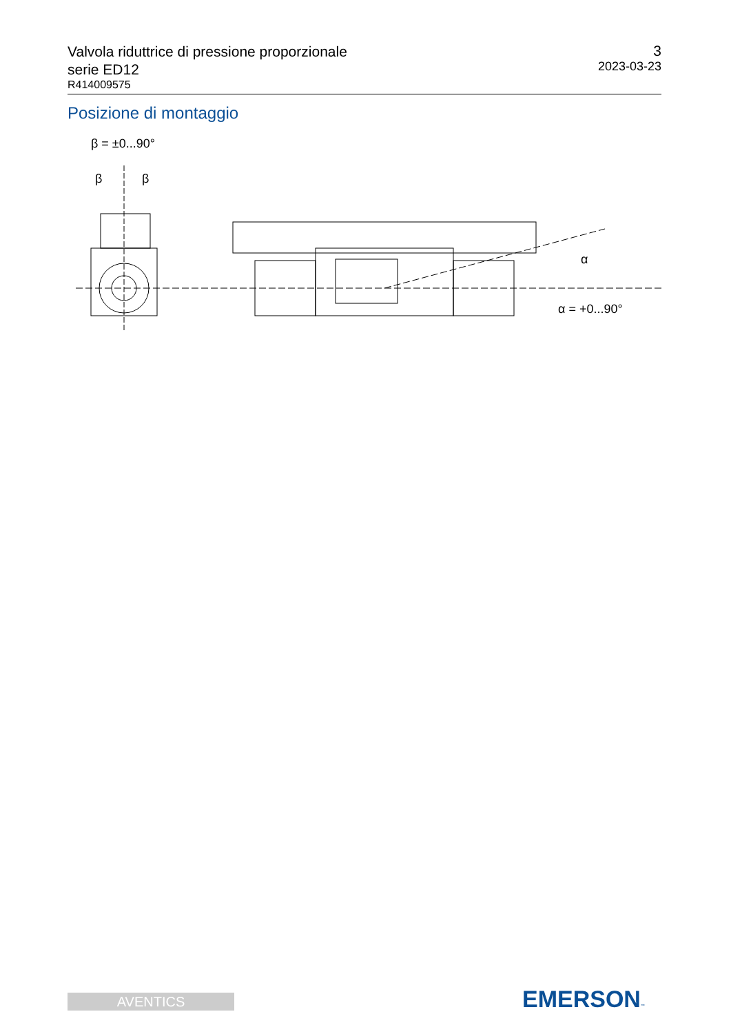Valvola riduttrice di pressione proporzionale
serie ED12
R414009575
3
2023-03-23
Posizione di montaggio
β = ±0...90°
β
β
α
α = +0...90°
AVENTICS EMERSON™